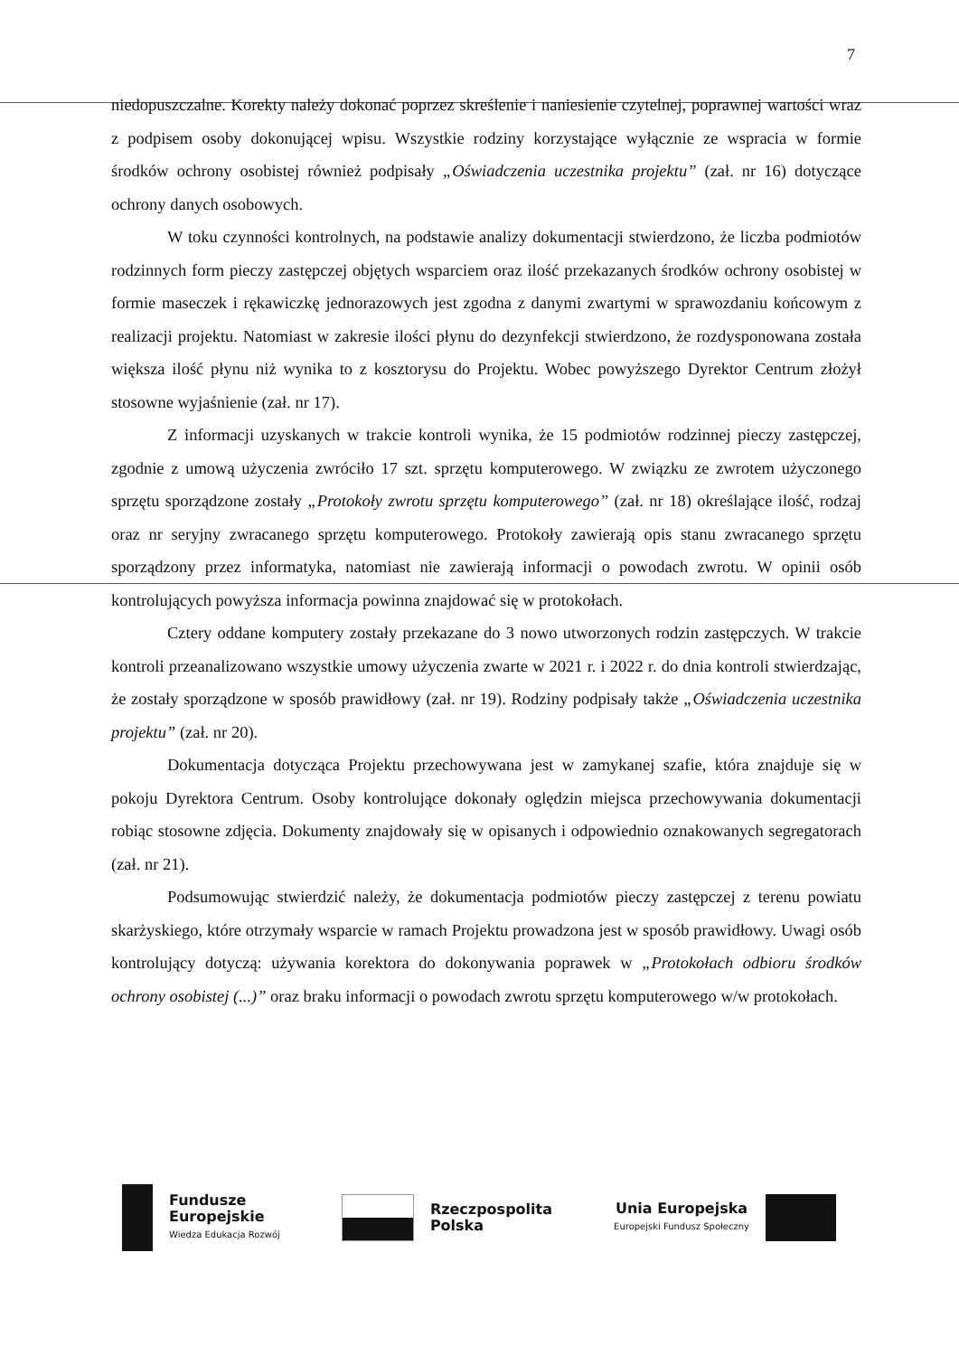7
niedopuszczalne. Korekty należy dokonać poprzez skreślenie i naniesienie czytelnej, poprawnej wartości wraz z podpisem osoby dokonującej wpisu. Wszystkie rodziny korzystające wyłącznie ze wspracia w formie środków ochrony osobistej również podpisały „Oświadczenia uczestnika projektu” (zał. nr 16) dotyczące ochrony danych osobowych.
W toku czynności kontrolnych, na podstawie analizy dokumentacji stwierdzono, że liczba podmiotów rodzinnych form pieczy zastępczej objętych wsparciem oraz ilość przekazanych środków ochrony osobistej w formie maseczek i rękawiczkę jednorazowych jest zgodna z danymi zwartymi w sprawozdaniu końcowym z realizacji projektu. Natomiast w zakresie ilości płynu do dezynfekcji stwierdzono, że rozdysponowana została większa ilość płynu niż wynika to z kosztorysu do Projektu. Wobec powyższego Dyrektor Centrum złożył stosowne wyjaśnienie (zał. nr 17).
Z informacji uzyskanych w trakcie kontroli wynika, że 15 podmiotów rodzinnej pieczy zastępczej, zgodnie z umową użyczenia zwróciło 17 szt. sprzętu komputerowego. W związku ze zwrotem użyczonego sprzętu sporządzone zostały „Protokoły zwrotu sprzętu komputerowego” (zał. nr 18) określające ilość, rodzaj oraz nr seryjny zwracanego sprzętu komputerowego. Protokoły zawierają opis stanu zwracanego sprzętu sporządzony przez informatyka, natomiast nie zawierają informacji o powodach zwrotu. W opinii osób kontrolujących powyższa informacja powinna znajdować się w protokołach.
Cztery oddane komputery zostały przekazane do 3 nowo utworzonych rodzin zastępczych. W trakcie kontroli przeanalizowano wszystkie umowy użyczenia zwarte w 2021 r. i 2022 r. do dnia kontroli stwierdzając, że zostały sporządzone w sposób prawidłowy (zał. nr 19). Rodziny podpisały także „Oświadczenia uczestnika projektu” (zał. nr 20).
Dokumentacja dotycząca Projektu przechowywana jest w zamykanej szafie, która znajduje się w pokoju Dyrektora Centrum. Osoby kontrolujące dokonały oględzin miejsca przechowywania dokumentacji robiąc stosowne zdjęcia. Dokumenty znajdowały się w opisanych i odpowiednio oznakowanych segregatorach (zał. nr 21).
Podsumowując stwierdzić należy, że dokumentacja podmiotów pieczy zastępczej z terenu powiatu skarżyskiego, które otrzymały wsparcie w ramach Projektu prowadzona jest w sposób prawidłowy. Uwagi osób kontrolujący dotyczą: używania korektora do dokonywania poprawek w „Protokołach odbioru środków ochrony osobistej (...)” oraz braku informacji o powodach zwrotu sprzętu komputerowego w/w protokołach.
Fundusze
Europejskie
Wiedza Edukacja Rozwój
Rzeczpospolita
Polska
Unia Europejska
Europejski Fundusz Społeczny